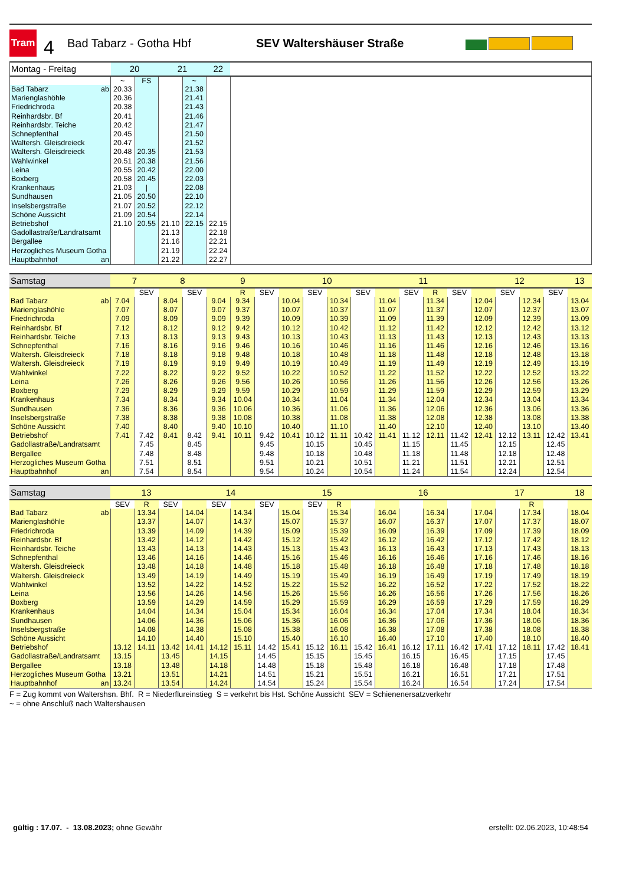Tram
4
Bad Tabarz - Gotha Hbf SEV Waltershäuser Straße
| Montag - Freitag | 20 | | 21 | | 22 | |
| --- | --- | --- | --- | --- | --- | --- |
| | ~ | FS | | ~ | | |
| Bad Tabarz ab | 20.33 | | | 21.38 | | |
| Marienglashöhle | 20.36 | | | 21.41 | | |
| Friedrichroda | 20.38 | | | 21.43 | | |
| Reinhardsbr. Bf | 20.41 | | | 21.46 | | |
| Reinhardsbr. Teiche | 20.42 | | | 21.47 | | |
| Schnepfenthal | 20.45 | | | 21.50 | | |
| Waltersh. Gleisdreieck | 20.47 | | | 21.52 | | |
| Waltersh. Gleisdreieck | 20.48 | 20.35 | | 21.53 | | |
| Wahlwinkel | 20.51 | 20.38 | | 21.56 | | |
| Leina | 20.55 | 20.42 | | 22.00 | | |
| Boxberg | 20.58 | 20.45 | | 22.03 | | |
| Krankenhaus | 21.03 | / | | 22.08 | | |
| Sundhausen | 21.05 | 20.50 | | 22.10 | | |
| Inselsbergstraße | 21.07 | 20.52 | | 22.12 | | |
| Schöne Aussicht | 21.09 | 20.54 | | 22.14 | | |
| Betriebshof | 21.10 | 20.55 | 21.10 | 22.15 | 22.15 | |
| Gadollastraße/Landratsamt | | | 21.13 | | 22.18 | |
| Bergallee | | | 21.16 | | 22.21 | |
| Herzogliches Museum Gotha | | | 21.19 | | 22.24 | |
| Hauptbahnhof an | | | 21.22 | | 22.27 | |
| Samstag | 7 | | 8 | | 9 | | | 10 | | | | 11 | | | | 12 | | | | 13 |
| --- | --- | --- | --- | --- | --- | --- | --- | --- | --- | --- | --- | --- | --- | --- | --- | --- | --- | --- | --- | --- |
| | | SEV | | SEV | | R | SEV | | SEV | | SEV | | SEV | R | SEV | | SEV | | SEV | |
| Bad Tabarz ab | 7.04 | | 8.04 | | 9.04 | 9.34 | | 10.04 | | 10.34 | | 11.04 | | 11.34 | | 12.04 | | 12.34 | | 13.04 |
| Marienglashöhle | 7.07 | | 8.07 | | 9.07 | 9.37 | | 10.07 | | 10.37 | | 11.07 | | 11.37 | | 12.07 | | 12.37 | | 13.07 |
| Friedrichroda | 7.09 | | 8.09 | | 9.09 | 9.39 | | 10.09 | | 10.39 | | 11.09 | | 11.39 | | 12.09 | | 12.39 | | 13.09 |
| Reinhardsbr. Bf | 7.12 | | 8.12 | | 9.12 | 9.42 | | 10.12 | | 10.42 | | 11.12 | | 11.42 | | 12.12 | | 12.42 | | 13.12 |
| Reinhardsbr. Teiche | 7.13 | | 8.13 | | 9.13 | 9.43 | | 10.13 | | 10.43 | | 11.13 | | 11.43 | | 12.13 | | 12.43 | | 13.13 |
| Schnepfenthal | 7.16 | | 8.16 | | 9.16 | 9.46 | | 10.16 | | 10.46 | | 11.16 | | 11.46 | | 12.16 | | 12.46 | | 13.16 |
| Waltersh. Gleisdreieck | 7.18 | | 8.18 | | 9.18 | 9.48 | | 10.18 | | 10.48 | | 11.18 | | 11.48 | | 12.18 | | 12.48 | | 13.18 |
| Waltersh. Gleisdreieck | 7.19 | | 8.19 | | 9.19 | 9.49 | | 10.19 | | 10.49 | | 11.19 | | 11.49 | | 12.19 | | 12.49 | | 13.19 |
| Wahlwinkel | 7.22 | | 8.22 | | 9.22 | 9.52 | | 10.22 | | 10.52 | | 11.22 | | 11.52 | | 12.22 | | 12.52 | | 13.22 |
| Leina | 7.26 | | 8.26 | | 9.26 | 9.56 | | 10.26 | | 10.56 | | 11.26 | | 11.56 | | 12.26 | | 12.56 | | 13.26 |
| Boxberg | 7.29 | | 8.29 | | 9.29 | 9.59 | | 10.29 | | 10.59 | | 11.29 | | 11.59 | | 12.29 | | 12.59 | | 13.29 |
| Krankenhaus | 7.34 | | 8.34 | | 9.34 | 10.04 | | 10.34 | | 11.04 | | 11.34 | | 12.04 | | 12.34 | | 13.04 | | 13.34 |
| Sundhausen | 7.36 | | 8.36 | | 9.36 | 10.06 | | 10.36 | | 11.06 | | 11.36 | | 12.06 | | 12.36 | | 13.06 | | 13.36 |
| Inselsbergstraße | 7.38 | | 8.38 | | 9.38 | 10.08 | | 10.38 | | 11.08 | | 11.38 | | 12.08 | | 12.38 | | 13.08 | | 13.38 |
| Schöne Aussicht | 7.40 | | 8.40 | | 9.40 | 10.10 | | 10.40 | | 11.10 | | 11.40 | | 12.10 | | 12.40 | | 13.10 | | 13.40 |
| Betriebshof | 7.41 | 7.42 | 8.41 | 8.42 | 9.41 | 10.11 | 9.42 | 10.41 | 10.12 | 11.11 | 10.42 | 11.41 | 11.12 | 12.11 | 11.42 | 12.41 | 12.12 | 13.11 | 12.42 | 13.41 |
| Gadollastraße/Landratsamt | | 7.45 | | 8.45 | | | 9.45 | | 10.15 | | 10.45 | | 11.15 | | 11.45 | | 12.15 | | 12.45 | |
| Bergallee | | 7.48 | | 8.48 | | | 9.48 | | 10.18 | | 10.48 | | 11.18 | | 11.48 | | 12.18 | | 12.48 | |
| Herzogliches Museum Gotha | | 7.51 | | 8.51 | | | 9.51 | | 10.21 | | 10.51 | | 11.21 | | 11.51 | | 12.21 | | 12.51 | |
| Hauptbahnhof an | | 7.54 | | 8.54 | | | 9.54 | | 10.24 | | 10.54 | | 11.24 | | 11.54 | | 12.24 | | 12.54 | |
| Samstag | 13 | | | 14 | | | | 15 | | | | 16 | | | | 17 | | | | 18 |
| --- | --- | --- | --- | --- | --- | --- | --- | --- | --- | --- | --- | --- | --- | --- | --- | --- | --- | --- | --- | --- |
| | SEV | R | SEV | | SEV | | SEV | | SEV | R | | | | | | | | R | | |
| Bad Tabarz ab | | 13.34 | | 14.04 | | 14.34 | | 15.04 | | 15.34 | | 16.04 | | 16.34 | | 17.04 | | 17.34 | | 18.04 |
| Marienglashöhle | | 13.37 | | 14.07 | | 14.37 | | 15.07 | | 15.37 | | 16.07 | | 16.37 | | 17.07 | | 17.37 | | 18.07 |
| Friedrichroda | | 13.39 | | 14.09 | | 14.39 | | 15.09 | | 15.39 | | 16.09 | | 16.39 | | 17.09 | | 17.39 | | 18.09 |
| Reinhardsbr. Bf | | 13.42 | | 14.12 | | 14.42 | | 15.12 | | 15.42 | | 16.12 | | 16.42 | | 17.12 | | 17.42 | | 18.12 |
| Reinhardsbr. Teiche | | 13.43 | | 14.13 | | 14.43 | | 15.13 | | 15.43 | | 16.13 | | 16.43 | | 17.13 | | 17.43 | | 18.13 |
| Schnepfenthal | | 13.46 | | 14.16 | | 14.46 | | 15.16 | | 15.46 | | 16.16 | | 16.46 | | 17.16 | | 17.46 | | 18.16 |
| Waltersh. Gleisdreieck | | 13.48 | | 14.18 | | 14.48 | | 15.18 | | 15.48 | | 16.18 | | 16.48 | | 17.18 | | 17.48 | | 18.18 |
| Waltersh. Gleisdreieck | | 13.49 | | 14.19 | | 14.49 | | 15.19 | | 15.49 | | 16.19 | | 16.49 | | 17.19 | | 17.49 | | 18.19 |
| Wahlwinkel | | 13.52 | | 14.22 | | 14.52 | | 15.22 | | 15.52 | | 16.22 | | 16.52 | | 17.22 | | 17.52 | | 18.22 |
| Leina | | 13.56 | | 14.26 | | 14.56 | | 15.26 | | 15.56 | | 16.26 | | 16.56 | | 17.26 | | 17.56 | | 18.26 |
| Boxberg | | 13.59 | | 14.29 | | 14.59 | | 15.29 | | 15.59 | | 16.29 | | 16.59 | | 17.29 | | 17.59 | | 18.29 |
| Krankenhaus | | 14.04 | | 14.34 | | 15.04 | | 15.34 | | 16.04 | | 16.34 | | 17.04 | | 17.34 | | 18.04 | | 18.34 |
| Sundhausen | | 14.06 | | 14.36 | | 15.06 | | 15.36 | | 16.06 | | 16.36 | | 17.06 | | 17.36 | | 18.06 | | 18.36 |
| Inselsbergstraße | | 14.08 | | 14.38 | | 15.08 | | 15.38 | | 16.08 | | 16.38 | | 17.08 | | 17.38 | | 18.08 | | 18.38 |
| Schöne Aussicht | | 14.10 | | 14.40 | | 15.10 | | 15.40 | | 16.10 | | 16.40 | | 17.10 | | 17.40 | | 18.10 | | 18.40 |
| Betriebshof | 13.12 | 14.11 | 13.42 | 14.41 | 14.12 | 15.11 | 14.42 | 15.41 | 15.12 | 16.11 | 15.42 | 16.41 | 16.12 | 17.11 | 16.42 | 17.41 | 17.12 | 18.11 | 17.42 | 18.41 |
| Gadollastraße/Landratsamt | 13.15 | | 13.45 | | 14.15 | | 14.45 | | 15.15 | | 15.45 | | 16.15 | | 16.45 | | 17.15 | | 17.45 | |
| Bergallee | 13.18 | | 13.48 | | 14.18 | | 14.48 | | 15.18 | | 15.48 | | 16.18 | | 16.48 | | 17.18 | | 17.48 | |
| Herzogliches Museum Gotha | 13.21 | | 13.51 | | 14.21 | | 14.51 | | 15.21 | | 15.51 | | 16.21 | | 16.51 | | 17.21 | | 17.51 | |
| Hauptbahnhof an | 13.24 | | 13.54 | | 14.24 | | 14.54 | | 15.24 | | 15.54 | | 16.24 | | 16.54 | | 17.24 | | 17.54 | |
F = Zug kommt von Waltershsn. Bhf. R = Niederflureinstieg S = verkehrt bis Hst. Schöne Aussicht SEV = Schienenersatzverkehr
~ = ohne Anschluß nach Waltershausen
gültig : 17.07. - 13.08.2023; ohne Gewähr
erstellt: 02.06.2023, 10:48:54